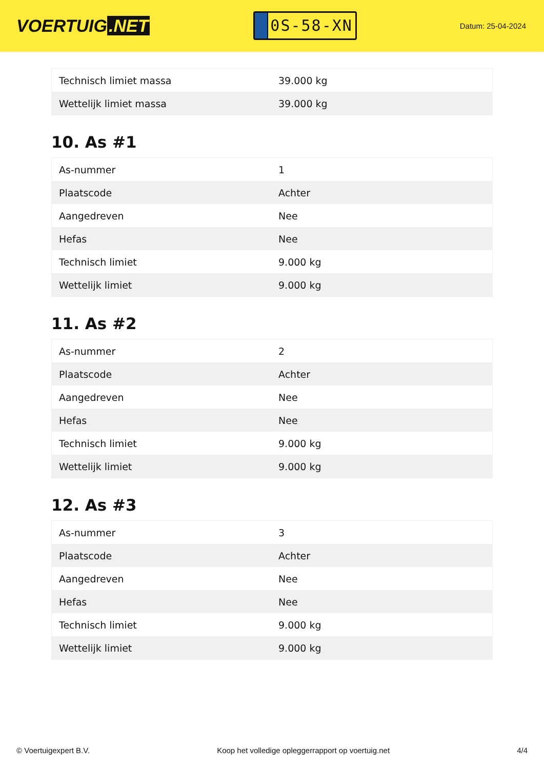VOERTUIG.NET
0S-58-XN
Datum: 25-04-2024
| Technisch limiet massa | 39.000 kg |
| Wettelijk limiet massa | 39.000 kg |
10. As #1
| As-nummer | 1 |
| Plaatscode | Achter |
| Aangedreven | Nee |
| Hefas | Nee |
| Technisch limiet | 9.000 kg |
| Wettelijk limiet | 9.000 kg |
11. As #2
| As-nummer | 2 |
| Plaatscode | Achter |
| Aangedreven | Nee |
| Hefas | Nee |
| Technisch limiet | 9.000 kg |
| Wettelijk limiet | 9.000 kg |
12. As #3
| As-nummer | 3 |
| Plaatscode | Achter |
| Aangedreven | Nee |
| Hefas | Nee |
| Technisch limiet | 9.000 kg |
| Wettelijk limiet | 9.000 kg |
© Voertuigexpert B.V. Koop het volledige opleggerrapport op voertuig.net 4/4